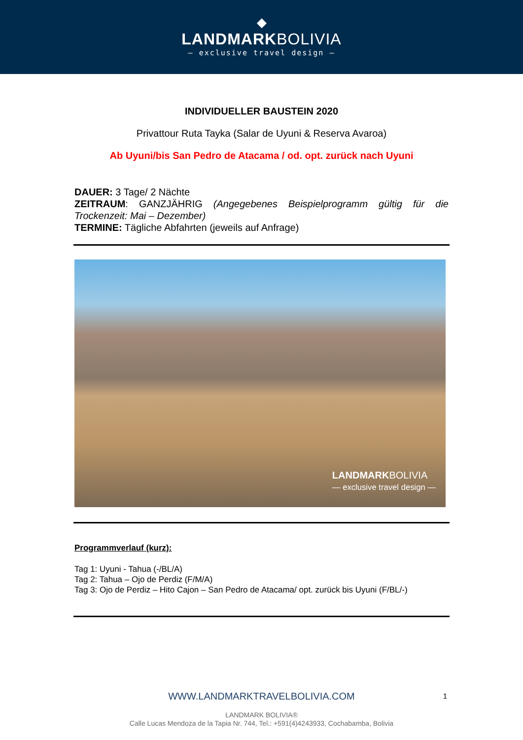◆
LANDMARKBOLIVIA
— exclusive travel design —
INDIVIDUELLER BAUSTEIN 2020
Privattour Ruta Tayka (Salar de Uyuni & Reserva Avaroa)
Ab Uyuni/bis San Pedro de Atacama / od. opt. zurück nach Uyuni
DAUER: 3 Tage/ 2 Nächte
ZEITRAUM: GANZJÄHRIG (Angegebenes Beispielprogramm gültig für die Trockenzeit: Mai – Dezember)
TERMINE: Tägliche Abfahrten (jeweils auf Anfrage)
LANDMARKBOLIVIA
— exclusive travel design —
Programmverlauf (kurz):
Tag 1: Uyuni - Tahua (-/BL/A)
Tag 2: Tahua – Ojo de Perdiz (F/M/A)
Tag 3: Ojo de Perdiz – Hito Cajon – San Pedro de Atacama/ opt. zurück bis Uyuni (F/BL/-)
WWW.LANDMARKTRAVELBOLIVIA.COM
1
LANDMARK BOLIVIA®
Calle Lucas Mendoza de la Tapia Nr. 744, Tel.: +591(4)4243933, Cochabamba, Bolivia